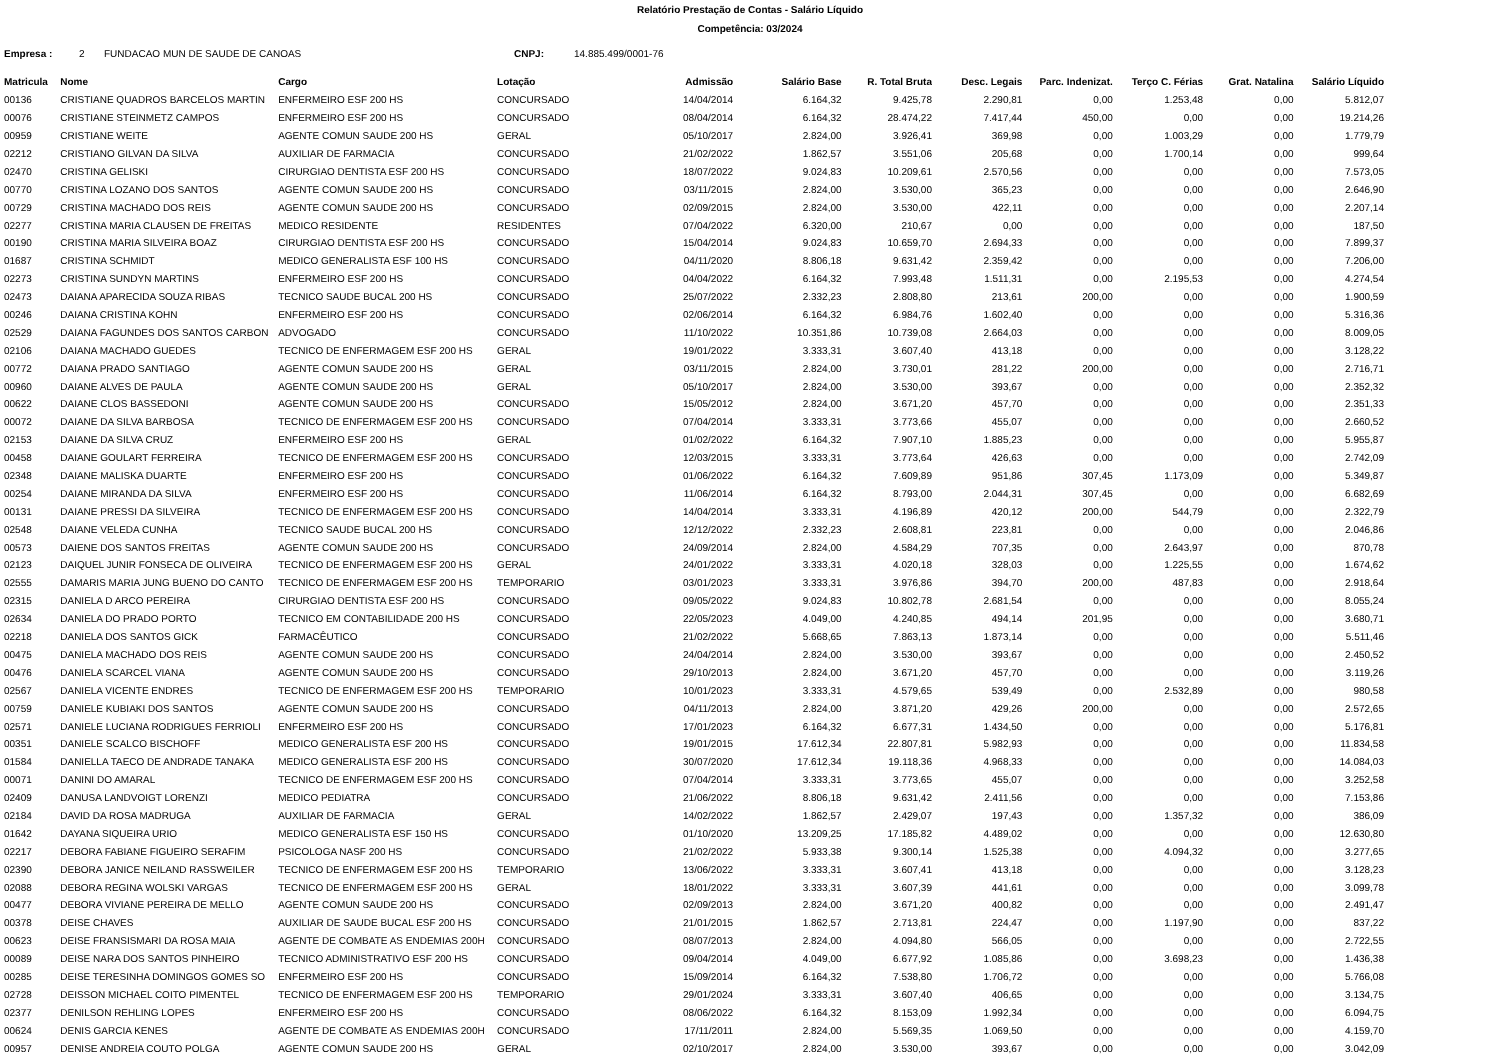Relatório Prestação de Contas - Salário Líquido
Competência: 03/2024
Empresa : 2 FUNDACAO MUN DE SAUDE DE CANOAS CNPJ: 14.885.499/0001-76
| Matricula | Nome | Cargo | Lotação | Admissão | Salário Base | R. Total Bruta | Desc. Legais | Parc. Indenizat. | Terço C. Férias | Grat. Natalina | Salário Líquido |
| --- | --- | --- | --- | --- | --- | --- | --- | --- | --- | --- | --- |
| 00136 | CRISTIANE QUADROS BARCELOS MARTIN | ENFERMEIRO ESF 200 HS | CONCURSADO | 14/04/2014 | 6.164,32 | 9.425,78 | 2.290,81 | 0,00 | 1.253,48 | 0,00 | 5.812,07 |
| 00076 | CRISTIANE STEINMETZ CAMPOS | ENFERMEIRO ESF 200 HS | CONCURSADO | 08/04/2014 | 6.164,32 | 28.474,22 | 7.417,44 | 450,00 | 0,00 | 0,00 | 19.214,26 |
| 00959 | CRISTIANE WEITE | AGENTE COMUN SAUDE 200 HS | GERAL | 05/10/2017 | 2.824,00 | 3.926,41 | 369,98 | 0,00 | 1.003,29 | 0,00 | 1.779,79 |
| 02212 | CRISTIANO GILVAN DA SILVA | AUXILIAR DE FARMACIA | CONCURSADO | 21/02/2022 | 1.862,57 | 3.551,06 | 205,68 | 0,00 | 1.700,14 | 0,00 | 999,64 |
| 02470 | CRISTINA GELISKI | CIRURGIAO DENTISTA ESF 200 HS | CONCURSADO | 18/07/2022 | 9.024,83 | 10.209,61 | 2.570,56 | 0,00 | 0,00 | 0,00 | 7.573,05 |
| 00770 | CRISTINA LOZANO DOS SANTOS | AGENTE COMUN SAUDE 200 HS | CONCURSADO | 03/11/2015 | 2.824,00 | 3.530,00 | 365,23 | 0,00 | 0,00 | 0,00 | 2.646,90 |
| 00729 | CRISTINA MACHADO DOS REIS | AGENTE COMUN SAUDE 200 HS | CONCURSADO | 02/09/2015 | 2.824,00 | 3.530,00 | 422,11 | 0,00 | 0,00 | 0,00 | 2.207,14 |
| 02277 | CRISTINA MARIA CLAUSEN DE FREITAS | MEDICO RESIDENTE | RESIDENTES | 07/04/2022 | 6.320,00 | 210,67 | 0,00 | 0,00 | 0,00 | 0,00 | 187,50 |
| 00190 | CRISTINA MARIA SILVEIRA BOAZ | CIRURGIAO DENTISTA ESF 200 HS | CONCURSADO | 15/04/2014 | 9.024,83 | 10.659,70 | 2.694,33 | 0,00 | 0,00 | 0,00 | 7.899,37 |
| 01687 | CRISTINA SCHMIDT | MEDICO GENERALISTA ESF 100 HS | CONCURSADO | 04/11/2020 | 8.806,18 | 9.631,42 | 2.359,42 | 0,00 | 0,00 | 0,00 | 7.206,00 |
| 02273 | CRISTINA SUNDYN MARTINS | ENFERMEIRO ESF 200 HS | CONCURSADO | 04/04/2022 | 6.164,32 | 7.993,48 | 1.511,31 | 0,00 | 2.195,53 | 0,00 | 4.274,54 |
| 02473 | DAIANA APARECIDA SOUZA RIBAS | TECNICO SAUDE BUCAL 200 HS | CONCURSADO | 25/07/2022 | 2.332,23 | 2.808,80 | 213,61 | 200,00 | 0,00 | 0,00 | 1.900,59 |
| 00246 | DAIANA CRISTINA KOHN | ENFERMEIRO ESF 200 HS | CONCURSADO | 02/06/2014 | 6.164,32 | 6.984,76 | 1.602,40 | 0,00 | 0,00 | 0,00 | 5.316,36 |
| 02529 | DAIANA FAGUNDES DOS SANTOS CARBON | ADVOGADO | CONCURSADO | 11/10/2022 | 10.351,86 | 10.739,08 | 2.664,03 | 0,00 | 0,00 | 0,00 | 8.009,05 |
| 02106 | DAIANA MACHADO GUEDES | TECNICO DE ENFERMAGEM ESF 200 HS | GERAL | 19/01/2022 | 3.333,31 | 3.607,40 | 413,18 | 0,00 | 0,00 | 0,00 | 3.128,22 |
| 00772 | DAIANA PRADO SANTIAGO | AGENTE COMUN SAUDE 200 HS | GERAL | 03/11/2015 | 2.824,00 | 3.730,01 | 281,22 | 200,00 | 0,00 | 0,00 | 2.716,71 |
| 00960 | DAIANE ALVES DE PAULA | AGENTE COMUN SAUDE 200 HS | GERAL | 05/10/2017 | 2.824,00 | 3.530,00 | 393,67 | 0,00 | 0,00 | 0,00 | 2.352,32 |
| 00622 | DAIANE CLOS BASSEDONI | AGENTE COMUN SAUDE 200 HS | CONCURSADO | 15/05/2012 | 2.824,00 | 3.671,20 | 457,70 | 0,00 | 0,00 | 0,00 | 2.351,33 |
| 00072 | DAIANE DA SILVA BARBOSA | TECNICO DE ENFERMAGEM ESF 200 HS | CONCURSADO | 07/04/2014 | 3.333,31 | 3.773,66 | 455,07 | 0,00 | 0,00 | 0,00 | 2.660,52 |
| 02153 | DAIANE DA SILVA CRUZ | ENFERMEIRO ESF 200 HS | GERAL | 01/02/2022 | 6.164,32 | 7.907,10 | 1.885,23 | 0,00 | 0,00 | 0,00 | 5.955,87 |
| 00458 | DAIANE GOULART FERREIRA | TECNICO DE ENFERMAGEM ESF 200 HS | CONCURSADO | 12/03/2015 | 3.333,31 | 3.773,64 | 426,63 | 0,00 | 0,00 | 0,00 | 2.742,09 |
| 02348 | DAIANE MALISKA DUARTE | ENFERMEIRO ESF 200 HS | CONCURSADO | 01/06/2022 | 6.164,32 | 7.609,89 | 951,86 | 307,45 | 1.173,09 | 0,00 | 5.349,87 |
| 00254 | DAIANE MIRANDA DA SILVA | ENFERMEIRO ESF 200 HS | CONCURSADO | 11/06/2014 | 6.164,32 | 8.793,00 | 2.044,31 | 307,45 | 0,00 | 0,00 | 6.682,69 |
| 00131 | DAIANE PRESSI DA SILVEIRA | TECNICO DE ENFERMAGEM ESF 200 HS | CONCURSADO | 14/04/2014 | 3.333,31 | 4.196,89 | 420,12 | 200,00 | 544,79 | 0,00 | 2.322,79 |
| 02548 | DAIANE VELEDA CUNHA | TECNICO SAUDE BUCAL 200 HS | CONCURSADO | 12/12/2022 | 2.332,23 | 2.608,81 | 223,81 | 0,00 | 0,00 | 0,00 | 2.046,86 |
| 00573 | DAIENE DOS SANTOS FREITAS | AGENTE COMUN SAUDE 200 HS | CONCURSADO | 24/09/2014 | 2.824,00 | 4.584,29 | 707,35 | 0,00 | 2.643,97 | 0,00 | 870,78 |
| 02123 | DAIQUEL JUNIR FONSECA DE OLIVEIRA | TECNICO DE ENFERMAGEM ESF 200 HS | GERAL | 24/01/2022 | 3.333,31 | 4.020,18 | 328,03 | 0,00 | 1.225,55 | 0,00 | 1.674,62 |
| 02555 | DAMARIS MARIA JUNG BUENO DO CANTO | TECNICO DE ENFERMAGEM ESF 200 HS | TEMPORARIO | 03/01/2023 | 3.333,31 | 3.976,86 | 394,70 | 200,00 | 487,83 | 0,00 | 2.918,64 |
| 02315 | DANIELA D ARCO PEREIRA | CIRURGIAO DENTISTA ESF 200 HS | CONCURSADO | 09/05/2022 | 9.024,83 | 10.802,78 | 2.681,54 | 0,00 | 0,00 | 0,00 | 8.055,24 |
| 02634 | DANIELA DO PRADO PORTO | TECNICO EM CONTABILIDADE 200 HS | CONCURSADO | 22/05/2023 | 4.049,00 | 4.240,85 | 494,14 | 201,95 | 0,00 | 0,00 | 3.680,71 |
| 02218 | DANIELA DOS SANTOS GICK | FARMACÊUTICO | CONCURSADO | 21/02/2022 | 5.668,65 | 7.863,13 | 1.873,14 | 0,00 | 0,00 | 0,00 | 5.511,46 |
| 00475 | DANIELA MACHADO DOS REIS | AGENTE COMUN SAUDE 200 HS | CONCURSADO | 24/04/2014 | 2.824,00 | 3.530,00 | 393,67 | 0,00 | 0,00 | 0,00 | 2.450,52 |
| 00476 | DANIELA SCARCEL VIANA | AGENTE COMUN SAUDE 200 HS | CONCURSADO | 29/10/2013 | 2.824,00 | 3.671,20 | 457,70 | 0,00 | 0,00 | 0,00 | 3.119,26 |
| 02567 | DANIELA VICENTE ENDRES | TECNICO DE ENFERMAGEM ESF 200 HS | TEMPORARIO | 10/01/2023 | 3.333,31 | 4.579,65 | 539,49 | 0,00 | 2.532,89 | 0,00 | 980,58 |
| 00759 | DANIELE KUBIAKI DOS SANTOS | AGENTE COMUN SAUDE 200 HS | CONCURSADO | 04/11/2013 | 2.824,00 | 3.871,20 | 429,26 | 200,00 | 0,00 | 0,00 | 2.572,65 |
| 02571 | DANIELE LUCIANA RODRIGUES FERRIOLI | ENFERMEIRO ESF 200 HS | CONCURSADO | 17/01/2023 | 6.164,32 | 6.677,31 | 1.434,50 | 0,00 | 0,00 | 0,00 | 5.176,81 |
| 00351 | DANIELE SCALCO BISCHOFF | MEDICO GENERALISTA ESF 200 HS | CONCURSADO | 19/01/2015 | 17.612,34 | 22.807,81 | 5.982,93 | 0,00 | 0,00 | 0,00 | 11.834,58 |
| 01584 | DANIELLA TAECO DE ANDRADE TANAKA | MEDICO GENERALISTA ESF 200 HS | CONCURSADO | 30/07/2020 | 17.612,34 | 19.118,36 | 4.968,33 | 0,00 | 0,00 | 0,00 | 14.084,03 |
| 00071 | DANINI DO AMARAL | TECNICO DE ENFERMAGEM ESF 200 HS | CONCURSADO | 07/04/2014 | 3.333,31 | 3.773,65 | 455,07 | 0,00 | 0,00 | 0,00 | 3.252,58 |
| 02409 | DANUSA LANDVOIGT LORENZI | MEDICO PEDIATRA | CONCURSADO | 21/06/2022 | 8.806,18 | 9.631,42 | 2.411,56 | 0,00 | 0,00 | 0,00 | 7.153,86 |
| 02184 | DAVID DA ROSA MADRUGA | AUXILIAR DE FARMACIA | GERAL | 14/02/2022 | 1.862,57 | 2.429,07 | 197,43 | 0,00 | 1.357,32 | 0,00 | 386,09 |
| 01642 | DAYANA SIQUEIRA URIO | MEDICO GENERALISTA ESF 150 HS | CONCURSADO | 01/10/2020 | 13.209,25 | 17.185,82 | 4.489,02 | 0,00 | 0,00 | 0,00 | 12.630,80 |
| 02217 | DEBORA FABIANE FIGUEIRO SERAFIM | PSICOLOGA NASF 200 HS | CONCURSADO | 21/02/2022 | 5.933,38 | 9.300,14 | 1.525,38 | 0,00 | 4.094,32 | 0,00 | 3.277,65 |
| 02390 | DEBORA JANICE NEILAND RASSWEILER | TECNICO DE ENFERMAGEM ESF 200 HS | TEMPORARIO | 13/06/2022 | 3.333,31 | 3.607,41 | 413,18 | 0,00 | 0,00 | 0,00 | 3.128,23 |
| 02088 | DEBORA REGINA WOLSKI VARGAS | TECNICO DE ENFERMAGEM ESF 200 HS | GERAL | 18/01/2022 | 3.333,31 | 3.607,39 | 441,61 | 0,00 | 0,00 | 0,00 | 3.099,78 |
| 00477 | DEBORA VIVIANE PEREIRA DE MELLO | AGENTE COMUN SAUDE 200 HS | CONCURSADO | 02/09/2013 | 2.824,00 | 3.671,20 | 400,82 | 0,00 | 0,00 | 0,00 | 2.491,47 |
| 00378 | DEISE CHAVES | AUXILIAR DE SAUDE BUCAL ESF 200 HS | CONCURSADO | 21/01/2015 | 1.862,57 | 2.713,81 | 224,47 | 0,00 | 1.197,90 | 0,00 | 837,22 |
| 00623 | DEISE FRANSISMARI DA ROSA MAIA | AGENTE DE COMBATE AS ENDEMIAS 200H | CONCURSADO | 08/07/2013 | 2.824,00 | 4.094,80 | 566,05 | 0,00 | 0,00 | 0,00 | 2.722,55 |
| 00089 | DEISE NARA DOS SANTOS PINHEIRO | TECNICO ADMINISTRATIVO ESF 200 HS | CONCURSADO | 09/04/2014 | 4.049,00 | 6.677,92 | 1.085,86 | 0,00 | 3.698,23 | 0,00 | 1.436,38 |
| 00285 | DEISE TERESINHA DOMINGOS GOMES SO | ENFERMEIRO ESF 200 HS | CONCURSADO | 15/09/2014 | 6.164,32 | 7.538,80 | 1.706,72 | 0,00 | 0,00 | 0,00 | 5.766,08 |
| 02728 | DEISSON MICHAEL COITO PIMENTEL | TECNICO DE ENFERMAGEM ESF 200 HS | TEMPORARIO | 29/01/2024 | 3.333,31 | 3.607,40 | 406,65 | 0,00 | 0,00 | 0,00 | 3.134,75 |
| 02377 | DENILSON REHLING LOPES | ENFERMEIRO ESF 200 HS | CONCURSADO | 08/06/2022 | 6.164,32 | 8.153,09 | 1.992,34 | 0,00 | 0,00 | 0,00 | 6.094,75 |
| 00624 | DENIS GARCIA KENES | AGENTE DE COMBATE AS ENDEMIAS 200H | CONCURSADO | 17/11/2011 | 2.824,00 | 5.569,35 | 1.069,50 | 0,00 | 0,00 | 0,00 | 4.159,70 |
| 00957 | DENISE ANDREIA COUTO POLGA | AGENTE COMUN SAUDE 200 HS | GERAL | 02/10/2017 | 2.824,00 | 3.530,00 | 393,67 | 0,00 | 0,00 | 0,00 | 3.042,09 |